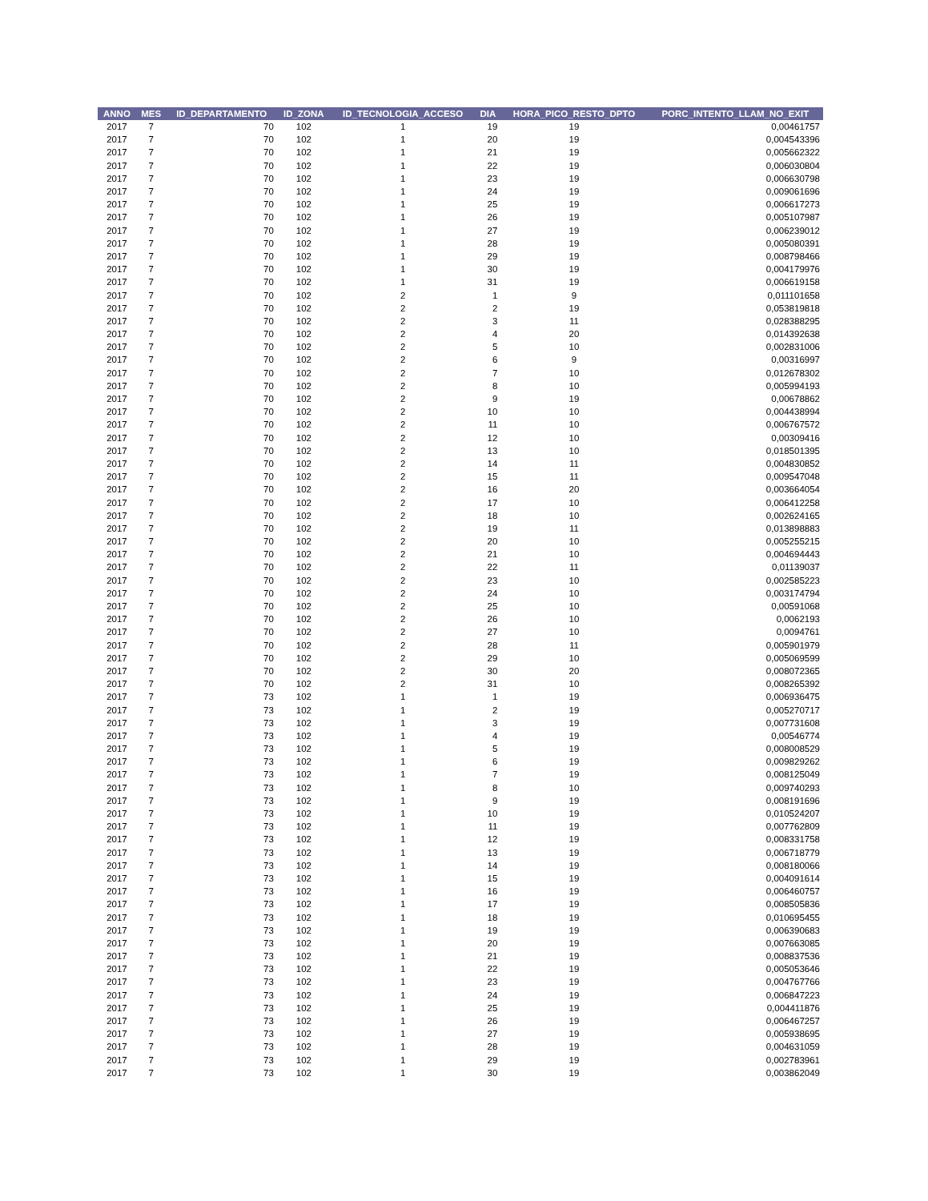| ANNO | MES | ID_DEPARTAMENTO | ID_ZONA | ID_TECNOLOGIA_ACCESO | DIA | HORA_PICO_RESTO_DPTO | PORC_INTENTO_LLAM_NO_EXIT |
| --- | --- | --- | --- | --- | --- | --- | --- |
| 2017 | 7 | 70 | 102 | 1 | 19 | 19 | 0,00461757 |
| 2017 | 7 | 70 | 102 | 1 | 20 | 19 | 0,004543396 |
| 2017 | 7 | 70 | 102 | 1 | 21 | 19 | 0,005662322 |
| 2017 | 7 | 70 | 102 | 1 | 22 | 19 | 0,006030804 |
| 2017 | 7 | 70 | 102 | 1 | 23 | 19 | 0,006630798 |
| 2017 | 7 | 70 | 102 | 1 | 24 | 19 | 0,009061696 |
| 2017 | 7 | 70 | 102 | 1 | 25 | 19 | 0,006617273 |
| 2017 | 7 | 70 | 102 | 1 | 26 | 19 | 0,005107987 |
| 2017 | 7 | 70 | 102 | 1 | 27 | 19 | 0,006239012 |
| 2017 | 7 | 70 | 102 | 1 | 28 | 19 | 0,005080391 |
| 2017 | 7 | 70 | 102 | 1 | 29 | 19 | 0,008798466 |
| 2017 | 7 | 70 | 102 | 1 | 30 | 19 | 0,004179976 |
| 2017 | 7 | 70 | 102 | 1 | 31 | 19 | 0,006619158 |
| 2017 | 7 | 70 | 102 | 2 | 1 | 9 | 0,011101658 |
| 2017 | 7 | 70 | 102 | 2 | 2 | 19 | 0,053819818 |
| 2017 | 7 | 70 | 102 | 2 | 3 | 11 | 0,028388295 |
| 2017 | 7 | 70 | 102 | 2 | 4 | 20 | 0,014392638 |
| 2017 | 7 | 70 | 102 | 2 | 5 | 10 | 0,002831006 |
| 2017 | 7 | 70 | 102 | 2 | 6 | 9 | 0,00316997 |
| 2017 | 7 | 70 | 102 | 2 | 7 | 10 | 0,012678302 |
| 2017 | 7 | 70 | 102 | 2 | 8 | 10 | 0,005994193 |
| 2017 | 7 | 70 | 102 | 2 | 9 | 19 | 0,00678862 |
| 2017 | 7 | 70 | 102 | 2 | 10 | 10 | 0,004438994 |
| 2017 | 7 | 70 | 102 | 2 | 11 | 10 | 0,006767572 |
| 2017 | 7 | 70 | 102 | 2 | 12 | 10 | 0,00309416 |
| 2017 | 7 | 70 | 102 | 2 | 13 | 10 | 0,018501395 |
| 2017 | 7 | 70 | 102 | 2 | 14 | 11 | 0,004830852 |
| 2017 | 7 | 70 | 102 | 2 | 15 | 11 | 0,009547048 |
| 2017 | 7 | 70 | 102 | 2 | 16 | 20 | 0,003664054 |
| 2017 | 7 | 70 | 102 | 2 | 17 | 10 | 0,006412258 |
| 2017 | 7 | 70 | 102 | 2 | 18 | 10 | 0,002624165 |
| 2017 | 7 | 70 | 102 | 2 | 19 | 11 | 0,013898883 |
| 2017 | 7 | 70 | 102 | 2 | 20 | 10 | 0,005255215 |
| 2017 | 7 | 70 | 102 | 2 | 21 | 10 | 0,004694443 |
| 2017 | 7 | 70 | 102 | 2 | 22 | 11 | 0,01139037 |
| 2017 | 7 | 70 | 102 | 2 | 23 | 10 | 0,002585223 |
| 2017 | 7 | 70 | 102 | 2 | 24 | 10 | 0,003174794 |
| 2017 | 7 | 70 | 102 | 2 | 25 | 10 | 0,00591068 |
| 2017 | 7 | 70 | 102 | 2 | 26 | 10 | 0,0062193 |
| 2017 | 7 | 70 | 102 | 2 | 27 | 10 | 0,0094761 |
| 2017 | 7 | 70 | 102 | 2 | 28 | 11 | 0,005901979 |
| 2017 | 7 | 70 | 102 | 2 | 29 | 10 | 0,005069599 |
| 2017 | 7 | 70 | 102 | 2 | 30 | 20 | 0,008072365 |
| 2017 | 7 | 70 | 102 | 2 | 31 | 10 | 0,008265392 |
| 2017 | 7 | 73 | 102 | 1 | 1 | 19 | 0,006936475 |
| 2017 | 7 | 73 | 102 | 1 | 2 | 19 | 0,005270717 |
| 2017 | 7 | 73 | 102 | 1 | 3 | 19 | 0,007731608 |
| 2017 | 7 | 73 | 102 | 1 | 4 | 19 | 0,00546774 |
| 2017 | 7 | 73 | 102 | 1 | 5 | 19 | 0,008008529 |
| 2017 | 7 | 73 | 102 | 1 | 6 | 19 | 0,009829262 |
| 2017 | 7 | 73 | 102 | 1 | 7 | 19 | 0,008125049 |
| 2017 | 7 | 73 | 102 | 1 | 8 | 10 | 0,009740293 |
| 2017 | 7 | 73 | 102 | 1 | 9 | 19 | 0,008191696 |
| 2017 | 7 | 73 | 102 | 1 | 10 | 19 | 0,010524207 |
| 2017 | 7 | 73 | 102 | 1 | 11 | 19 | 0,007762809 |
| 2017 | 7 | 73 | 102 | 1 | 12 | 19 | 0,008331758 |
| 2017 | 7 | 73 | 102 | 1 | 13 | 19 | 0,006718779 |
| 2017 | 7 | 73 | 102 | 1 | 14 | 19 | 0,008180066 |
| 2017 | 7 | 73 | 102 | 1 | 15 | 19 | 0,004091614 |
| 2017 | 7 | 73 | 102 | 1 | 16 | 19 | 0,006460757 |
| 2017 | 7 | 73 | 102 | 1 | 17 | 19 | 0,008505836 |
| 2017 | 7 | 73 | 102 | 1 | 18 | 19 | 0,010695455 |
| 2017 | 7 | 73 | 102 | 1 | 19 | 19 | 0,006390683 |
| 2017 | 7 | 73 | 102 | 1 | 20 | 19 | 0,007663085 |
| 2017 | 7 | 73 | 102 | 1 | 21 | 19 | 0,008837536 |
| 2017 | 7 | 73 | 102 | 1 | 22 | 19 | 0,005053646 |
| 2017 | 7 | 73 | 102 | 1 | 23 | 19 | 0,004767766 |
| 2017 | 7 | 73 | 102 | 1 | 24 | 19 | 0,006847223 |
| 2017 | 7 | 73 | 102 | 1 | 25 | 19 | 0,004411876 |
| 2017 | 7 | 73 | 102 | 1 | 26 | 19 | 0,006467257 |
| 2017 | 7 | 73 | 102 | 1 | 27 | 19 | 0,005938695 |
| 2017 | 7 | 73 | 102 | 1 | 28 | 19 | 0,004631059 |
| 2017 | 7 | 73 | 102 | 1 | 29 | 19 | 0,002783961 |
| 2017 | 7 | 73 | 102 | 1 | 30 | 19 | 0,003862049 |